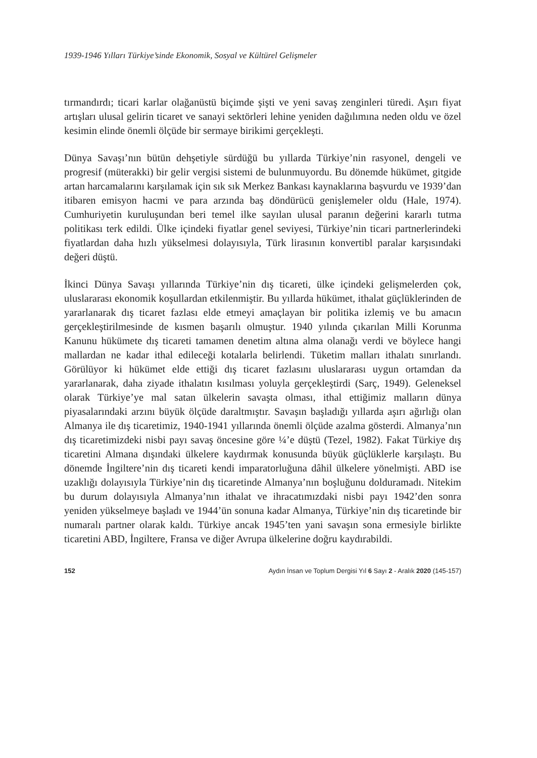1939-1946 Yılları Türkiye’sinde Ekonomik, Sosyal ve Kültürel Gelişmeler
tırmandırdı; ticari karlar olağanüstü biçimde şişti ve yeni savaş zenginleri türedi. Aşırı fiyat artışları ulusal gelirin ticaret ve sanayi sektörleri lehine yeniden dağılımına neden oldu ve özel kesimin elinde önemli ölçüde bir sermaye birikimi gerçekleşti.
Dünya Savaşı’nın bütün dehşetiyle sürdüğü bu yıllarda Türkiye’nin rasyonel, dengeli ve progresif (müterakki) bir gelir vergisi sistemi de bulunmuyordu. Bu dönemde hükümet, gitgide artan harcamalarını karşılamak için sık sık Merkez Bankası kaynaklarına başvurdu ve 1939’dan itibaren emisyon hacmi ve para arzında baş döndürücü genişlemeler oldu (Hale, 1974). Cumhuriyetin kuruluşundan beri temel ilke sayılan ulusal paranın değerini kararlı tutma politikası terk edildi. Ülke içindeki fiyatlar genel seviyesi, Türkiye’nin ticari partnerlerindeki fiyatlardan daha hızlı yükselmesi dolayısıyla, Türk lirasının konvertibl paralar karşısındaki değeri düştü.
İkinci Dünya Savaşı yıllarında Türkiye’nin dış ticareti, ülke içindeki gelişmelerden çok, uluslararası ekonomik koşullardan etkilenmiştir. Bu yıllarda hükümet, ithalat güçlüklerinden de yararlanarak dış ticaret fazlası elde etmeyi amaçlayan bir politika izlemiş ve bu amacın gerçekleştirilmesinde de kısmen başarılı olmuştur. 1940 yılında çıkarılan Milli Korunma Kanunu hükümete dış ticareti tamamen denetim altına alma olanağı verdi ve böylece hangi mallardan ne kadar ithal edileceği kotalarla belirlendi. Tüketim malları ithalatı sınırlandı. Görülüyor ki hükümet elde ettiği dış ticaret fazlasını uluslararası uygun ortamdan da yararlanarak, daha ziyade ithalatın kısılması yoluyla gerçekleştirdi (Sarç, 1949). Geleneksel olarak Türkiye’ye mal satan ülkelerin savaşta olması, ithal ettiğimiz malların dünya piyasalarındaki arzını büyük ölçüde daraltmıştır. Savaşın başladığı yıllarda aşırı ağırlığı olan Almanya ile dış ticaretimiz, 1940-1941 yıllarında önemli ölçüde azalma gösterdi. Almanya’nın dış ticaretimizdeki nisbi payı savaş öncesine göre ¼’e düştü (Tezel, 1982). Fakat Türkiye dış ticaretini Almana dışındaki ülkelere kaydırmak konusunda büyük güçlüklerle karşılaştı. Bu dönemde İngiltere’nin dış ticareti kendi imparatorluğuna dâhil ülkelere yönelmişti. ABD ise uzaklığı dolayısıyla Türkiye’nin dış ticaretinde Almanya’nın boşluğunu dolduramadı. Nitekim bu durum dolayısıyla Almanya’nın ithalat ve ihracatımızdaki nisbi payı 1942’den sonra yeniden yükselmeye başladı ve 1944’ün sonuna kadar Almanya, Türkiye’nin dış ticaretinde bir numaralı partner olarak kaldı. Türkiye ancak 1945’ten yani savaşın sona ermesiyle birlikte ticaretini ABD, İngiltere, Fransa ve diğer Avrupa ülkelerine doğru kaydırabildi.
152 Aydın İnsan ve Toplum Dergisi Yıl 6 Sayı 2 - Aralık 2020 (145-157)